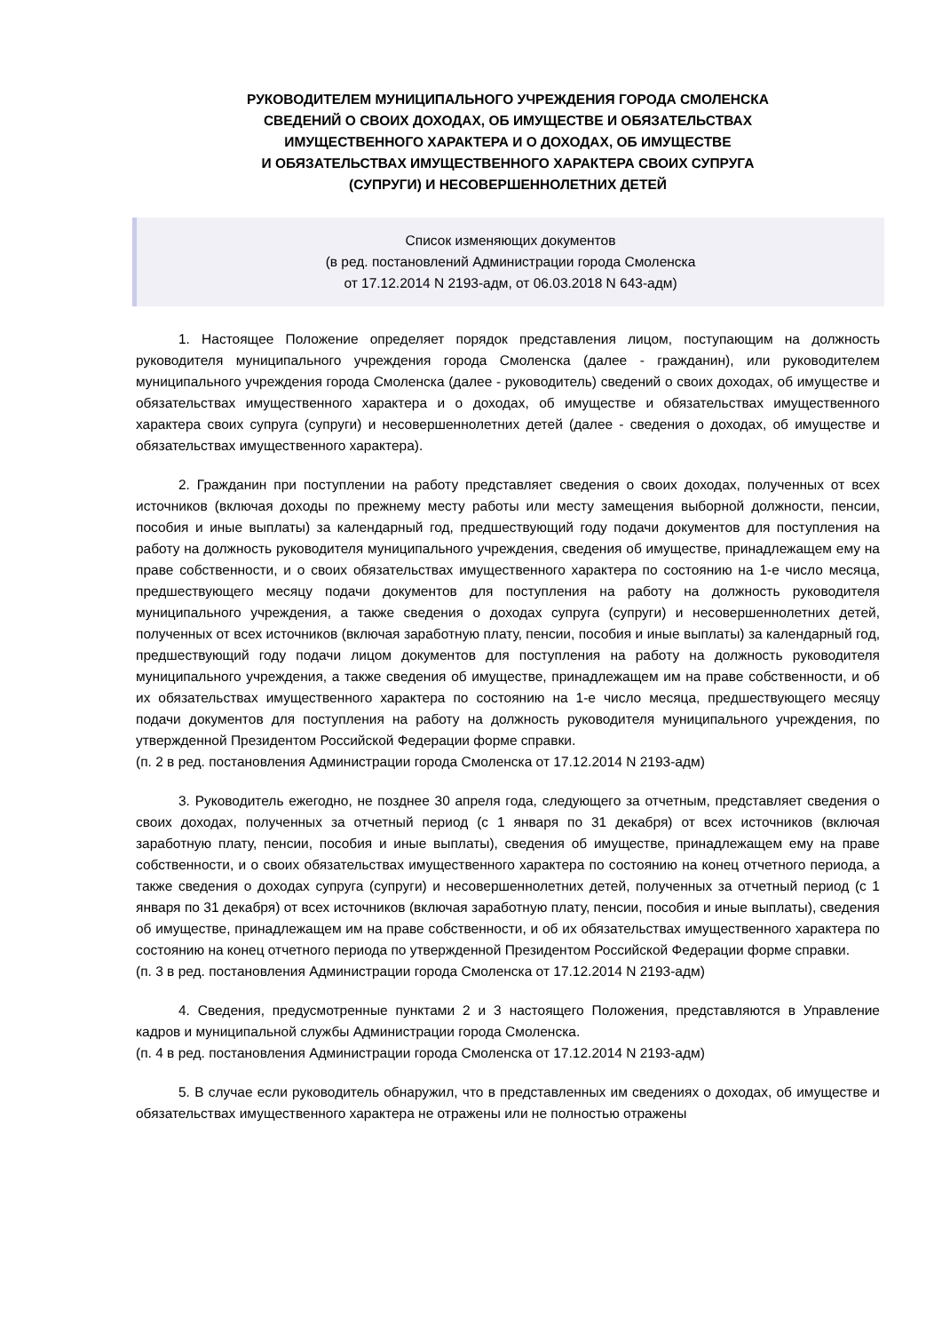РУКОВОДИТЕЛЕМ МУНИЦИПАЛЬНОГО УЧРЕЖДЕНИЯ ГОРОДА СМОЛЕНСКА
СВЕДЕНИЙ О СВОИХ ДОХОДАХ, ОБ ИМУЩЕСТВЕ И ОБЯЗАТЕЛЬСТВАХ
ИМУЩЕСТВЕННОГО ХАРАКТЕРА И О ДОХОДАХ, ОБ ИМУЩЕСТВЕ
И ОБЯЗАТЕЛЬСТВАХ ИМУЩЕСТВЕННОГО ХАРАКТЕРА СВОИХ СУПРУГА
(СУПРУГИ) И НЕСОВЕРШЕННОЛЕТНИХ ДЕТЕЙ
Список изменяющих документов
(в ред. постановлений Администрации города Смоленска
от 17.12.2014 N 2193-адм, от 06.03.2018 N 643-адм)
1. Настоящее Положение определяет порядок представления лицом, поступающим на должность руководителя муниципального учреждения города Смоленска (далее - гражданин), или руководителем муниципального учреждения города Смоленска (далее - руководитель) сведений о своих доходах, об имуществе и обязательствах имущественного характера и о доходах, об имуществе и обязательствах имущественного характера своих супруга (супруги) и несовершеннолетних детей (далее - сведения о доходах, об имуществе и обязательствах имущественного характера).
2. Гражданин при поступлении на работу представляет сведения о своих доходах, полученных от всех источников (включая доходы по прежнему месту работы или месту замещения выборной должности, пенсии, пособия и иные выплаты) за календарный год, предшествующий году подачи документов для поступления на работу на должность руководителя муниципального учреждения, сведения об имуществе, принадлежащем ему на праве собственности, и о своих обязательствах имущественного характера по состоянию на 1-е число месяца, предшествующего месяцу подачи документов для поступления на работу на должность руководителя муниципального учреждения, а также сведения о доходах супруга (супруги) и несовершеннолетних детей, полученных от всех источников (включая заработную плату, пенсии, пособия и иные выплаты) за календарный год, предшествующий году подачи лицом документов для поступления на работу на должность руководителя муниципального учреждения, а также сведения об имуществе, принадлежащем им на праве собственности, и об их обязательствах имущественного характера по состоянию на 1-е число месяца, предшествующего месяцу подачи документов для поступления на работу на должность руководителя муниципального учреждения, по утвержденной Президентом Российской Федерации форме справки.
(п. 2 в ред. постановления Администрации города Смоленска от 17.12.2014 N 2193-адм)
3. Руководитель ежегодно, не позднее 30 апреля года, следующего за отчетным, представляет сведения о своих доходах, полученных за отчетный период (с 1 января по 31 декабря) от всех источников (включая заработную плату, пенсии, пособия и иные выплаты), сведения об имуществе, принадлежащем ему на праве собственности, и о своих обязательствах имущественного характера по состоянию на конец отчетного периода, а также сведения о доходах супруга (супруги) и несовершеннолетних детей, полученных за отчетный период (с 1 января по 31 декабря) от всех источников (включая заработную плату, пенсии, пособия и иные выплаты), сведения об имуществе, принадлежащем им на праве собственности, и об их обязательствах имущественного характера по состоянию на конец отчетного периода по утвержденной Президентом Российской Федерации форме справки.
(п. 3 в ред. постановления Администрации города Смоленска от 17.12.2014 N 2193-адм)
4. Сведения, предусмотренные пунктами 2 и 3 настоящего Положения, представляются в Управление кадров и муниципальной службы Администрации города Смоленска.
(п. 4 в ред. постановления Администрации города Смоленска от 17.12.2014 N 2193-адм)
5. В случае если руководитель обнаружил, что в представленных им сведениях о доходах, об имуществе и обязательствах имущественного характера не отражены или не полностью отражены